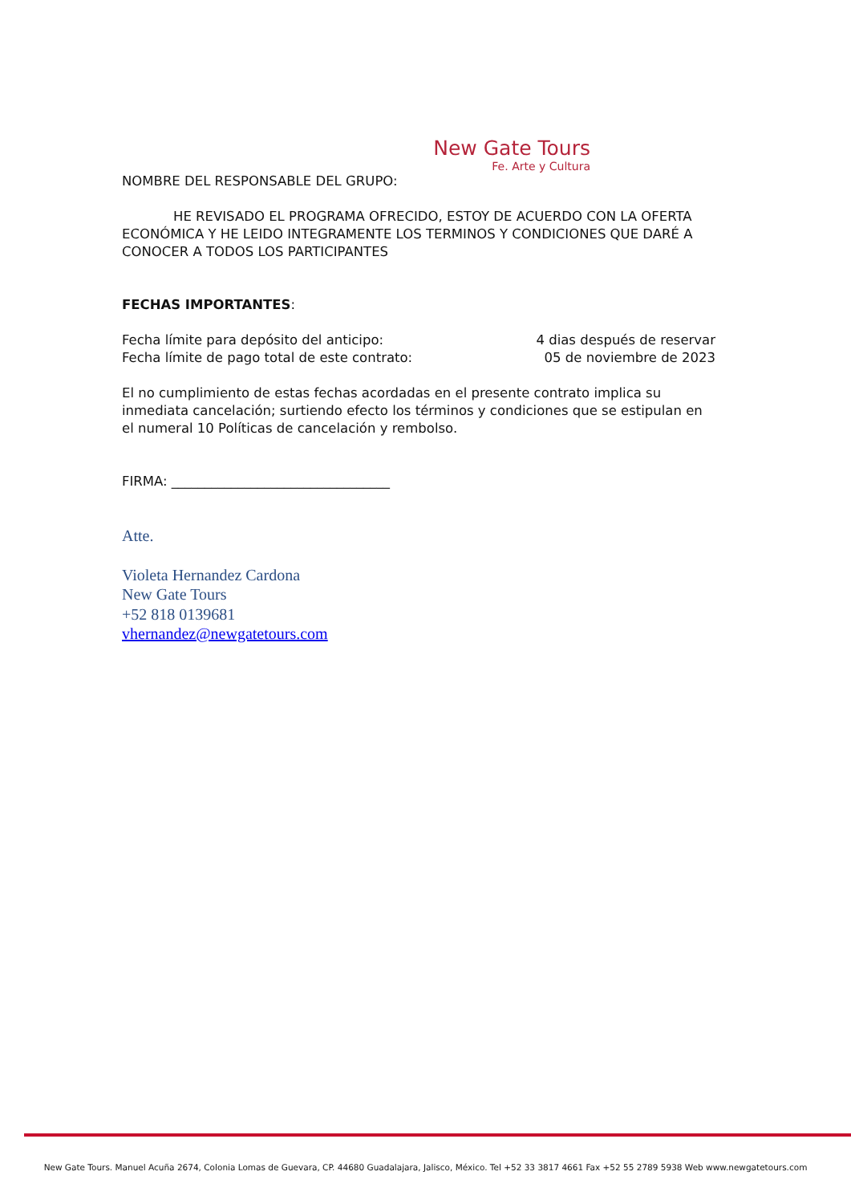New Gate Tours
Fe. Arte y Cultura
NOMBRE DEL RESPONSABLE DEL GRUPO:
HE REVISADO EL PROGRAMA OFRECIDO, ESTOY DE ACUERDO CON LA OFERTA ECONÓMICA Y HE LEIDO INTEGRAMENTE LOS TERMINOS Y CONDICIONES QUE DARÉ A CONOCER A TODOS LOS PARTICIPANTES
FECHAS IMPORTANTES:
Fecha límite para depósito del anticipo: 4 dias después de reservar
Fecha límite de pago total de este contrato: 05 de noviembre de 2023
El no cumplimiento de estas fechas acordadas en el presente contrato implica su inmediata cancelación; surtiendo efecto los términos y condiciones que se estipulan en el numeral 10 Políticas de cancelación y rembolso.
FIRMA: _________________________________
Atte.
Violeta Hernandez Cardona
New Gate Tours
+52 818 0139681
vhernandez@newgatetours.com
New Gate Tours. Manuel Acuña 2674, Colonia Lomas de Guevara, CP. 44680 Guadalajara, Jalisco, México. Tel +52 33 3817 4661 Fax +52 55 2789 5938 Web www.newgatetours.com